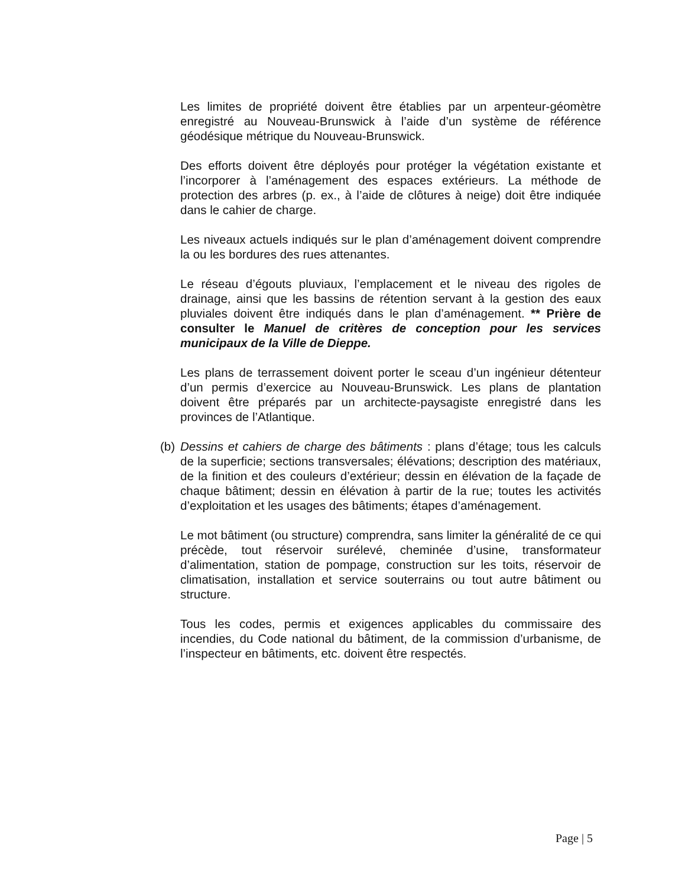Les limites de propriété doivent être établies par un arpenteur-géomètre enregistré au Nouveau-Brunswick à l’aide d’un système de référence géodésique métrique du Nouveau-Brunswick.
Des efforts doivent être déployés pour protéger la végétation existante et l’incorporer à l’aménagement des espaces extérieurs. La méthode de protection des arbres (p. ex., à l’aide de clôtures à neige) doit être indiquée dans le cahier de charge.
Les niveaux actuels indiqués sur le plan d’aménagement doivent comprendre la ou les bordures des rues attenantes.
Le réseau d’égouts pluviaux, l’emplacement et le niveau des rigoles de drainage, ainsi que les bassins de rétention servant à la gestion des eaux pluviales doivent être indiqués dans le plan d’aménagement. ** Prière de consulter le Manuel de critères de conception pour les services municipaux de la Ville de Dieppe.
Les plans de terrassement doivent porter le sceau d’un ingénieur détenteur d’un permis d’exercice au Nouveau-Brunswick. Les plans de plantation doivent être préparés par un architecte-paysagiste enregistré dans les provinces de l’Atlantique.
(b)
Dessins et cahiers de charge des bâtiments : plans d’étage; tous les calculs de la superficie; sections transversales; élévations; description des matériaux, de la finition et des couleurs d’extérieur; dessin en élévation de la façade de chaque bâtiment; dessin en élévation à partir de la rue; toutes les activités d’exploitation et les usages des bâtiments; étapes d’aménagement.
Le mot bâtiment (ou structure) comprendra, sans limiter la généralité de ce qui précède, tout réservoir surélevé, cheminée d’usine, transformateur d’alimentation, station de pompage, construction sur les toits, réservoir de climatisation, installation et service souterrains ou tout autre bâtiment ou structure.
Tous les codes, permis et exigences applicables du commissaire des incendies, du Code national du bâtiment, de la commission d’urbanisme, de l’inspecteur en bâtiments, etc. doivent être respectés.
Page | 5